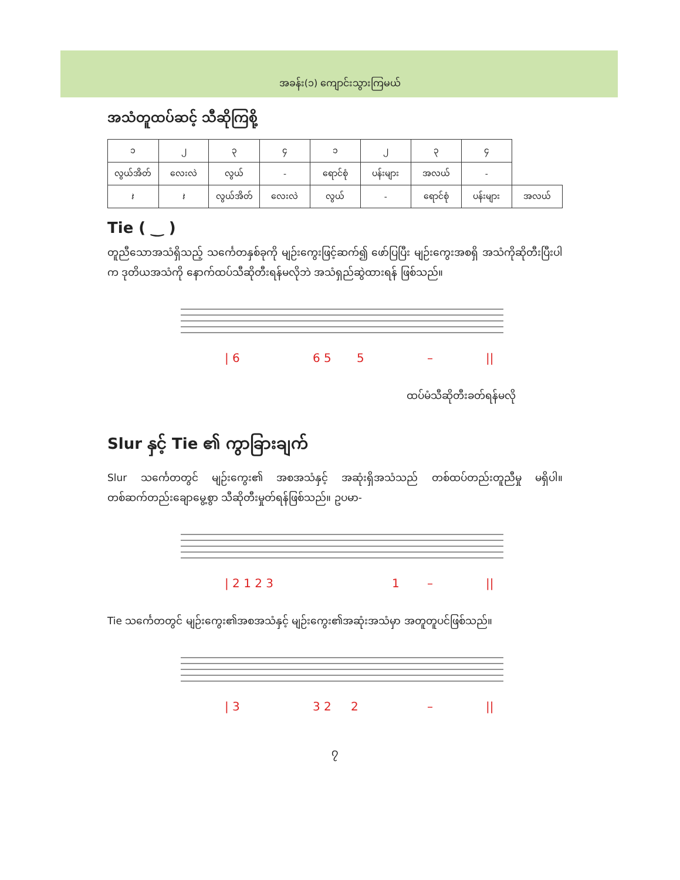အခန်း(၁) ကျောင်းသွားကြမယ်
အသံတူထပ်ဆင့် သီဆိုကြစို့
| ၁ | ၂ | ၃ | ၄ | ၁ | ၂ | ၃ | ၄ | |
| လွယ်အိတ် | လေးလဲ | လွယ် | - | ရောင်စုံ | ပန်းများ | အလယ် | - | |
| 𝄽 | 𝄽 | လွယ်အိတ် | လေးလဲ | လွယ် | - | ရောင်စုံ | ပန်းများ | အလယ် |
Tie ( ‿ )
တူညီသောအသံရှိသည့် သင်္ကေတနှစ်ခုကို မျဉ်းကွေးဖြင့်ဆက်၍ ဖော်ပြပြီး မျဉ်းကွေးအစရှိ အသံကိုဆိုတီးပြီးပါက ဒုတိယအသံကို နောက်ထပ်သီဆိုတီးရန်မလိုဘဲ အသံရှည်ဆွဲထားရန် ဖြစ်သည်။
| 6
6 5
5
–
||
ထပ်မံသီဆိုတီးခတ်ရန်မလို
Slur နှင့် Tie ၏ ကွာခြားချက်
Slur သင်္ကေတတွင် မျဉ်းကွေး၏ အစအသံနှင့် အဆုံးရှိအသံသည် တစ်ထပ်တည်းတူညီမှု မရှိပါ။ တစ်ဆက်တည်းချောမွေ့စွာ သီဆိုတီးမှုတ်ရန်ဖြစ်သည်။ ဥပမာ-
| 2 1 2 3
1
–
||
Tie သင်္ကေတတွင် မျဉ်းကွေး၏အစအသံနှင့် မျဉ်းကွေး၏အဆုံးအသံမှာ အတူတူပင်ဖြစ်သည်။
| 3
3 2
2
–
||
၇